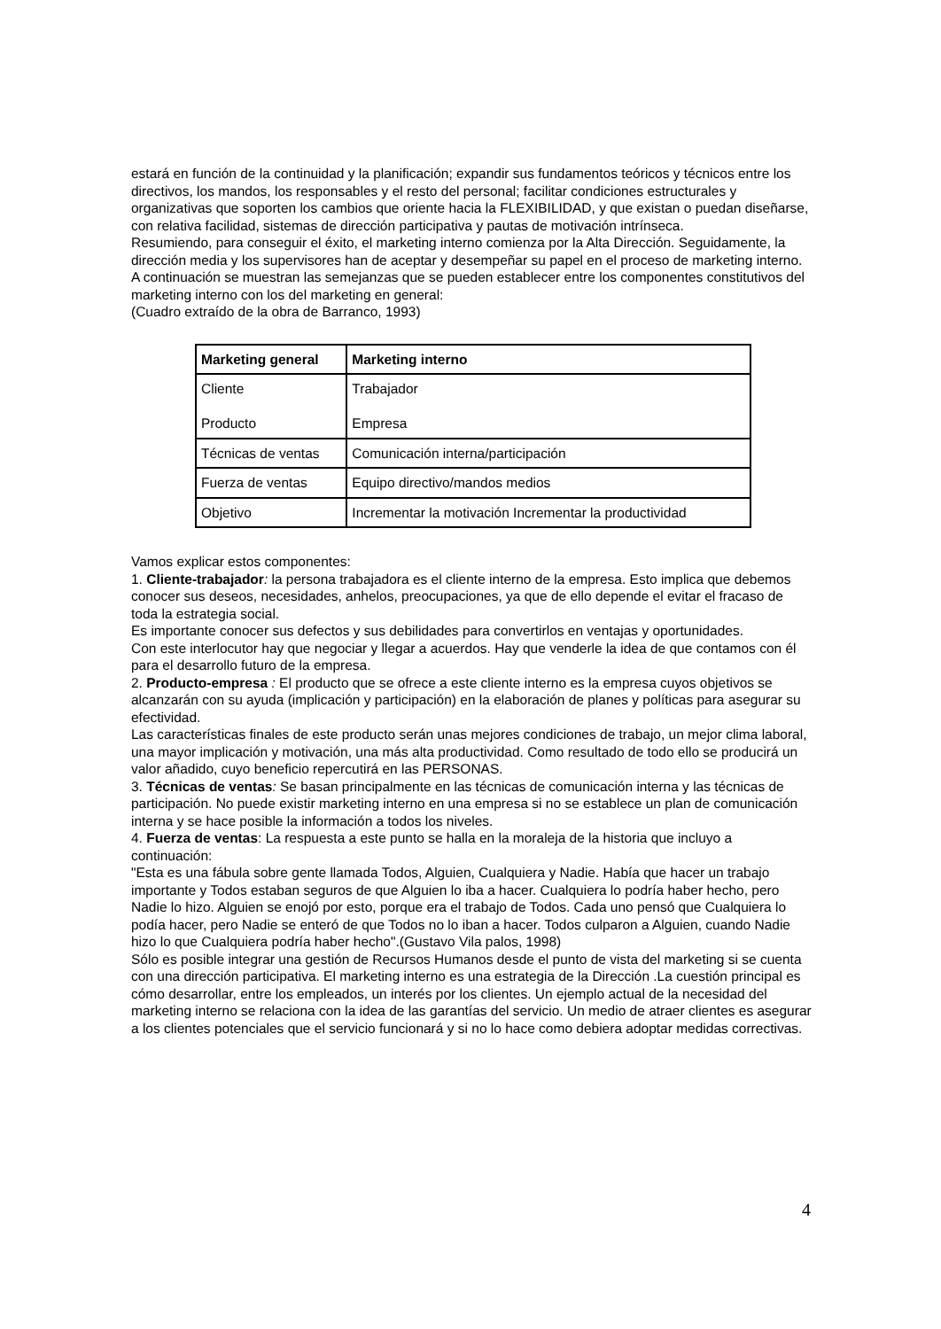estará en función de la continuidad y la planificación; expandir sus fundamentos teóricos y técnicos entre los directivos, los mandos, los responsables y el resto del personal; facilitar condiciones estructurales y organizativas que soporten los cambios que oriente hacia la FLEXIBILIDAD, y que existan o puedan diseñarse, con relativa facilidad, sistemas de dirección participativa y pautas de motivación intrínseca.
Resumiendo, para conseguir el éxito, el marketing interno comienza por la Alta Dirección. Seguidamente, la dirección media y los supervisores han de aceptar y desempeñar su papel en el proceso de marketing interno.
A continuación se muestran las semejanzas que se pueden establecer entre los componentes constitutivos del marketing interno con los del marketing en general:
(Cuadro extraído de la obra de Barranco, 1993)
| Marketing general | Marketing interno |
| --- | --- |
| Cliente Producto | Trabajador Empresa |
| Técnicas de ventas | Comunicación interna/participación |
| Fuerza de ventas | Equipo directivo/mandos medios |
| Objetivo | Incrementar la motivación Incrementar la productividad |
Vamos explicar estos componentes:
1. Cliente-trabajador: la persona trabajadora es el cliente interno de la empresa. Esto implica que debemos conocer sus deseos, necesidades, anhelos, preocupaciones, ya que de ello depende el evitar el fracaso de toda la estrategia social.
Es importante conocer sus defectos y sus debilidades para convertirlos en ventajas y oportunidades.
Con este interlocutor hay que negociar y llegar a acuerdos. Hay que venderle la idea de que contamos con él para el desarrollo futuro de la empresa.
2. Producto-empresa : El producto que se ofrece a este cliente interno es la empresa cuyos objetivos se alcanzarán con su ayuda (implicación y participación) en la elaboración de planes y políticas para asegurar su efectividad.
Las características finales de este producto serán unas mejores condiciones de trabajo, un mejor clima laboral, una mayor implicación y motivación, una más alta productividad. Como resultado de todo ello se producirá un valor añadido, cuyo beneficio repercutirá en las PERSONAS.
3. Técnicas de ventas: Se basan principalmente en las técnicas de comunicación interna y las técnicas de participación. No puede existir marketing interno en una empresa si no se establece un plan de comunicación interna y se hace posible la información a todos los niveles.
4. Fuerza de ventas: La respuesta a este punto se halla en la moraleja de la historia que incluyo a continuación:
"Esta es una fábula sobre gente llamada Todos, Alguien, Cualquiera y Nadie. Había que hacer un trabajo importante y Todos estaban seguros de que Alguien lo iba a hacer. Cualquiera lo podría haber hecho, pero Nadie lo hizo. Alguien se enojó por esto, porque era el trabajo de Todos. Cada uno pensó que Cualquiera lo podía hacer, pero Nadie se enteró de que Todos no lo iban a hacer. Todos culparon a Alguien, cuando Nadie hizo lo que Cualquiera podría haber hecho".(Gustavo Vila palos, 1998)
Sólo es posible integrar una gestión de Recursos Humanos desde el punto de vista del marketing si se cuenta con una dirección participativa. El marketing interno es una estrategia de la Dirección .La cuestión principal es cómo desarrollar, entre los empleados, un interés por los clientes. Un ejemplo actual de la necesidad del marketing interno se relaciona con la idea de las garantías del servicio. Un medio de atraer clientes es asegurar a los clientes potenciales que el servicio funcionará y si no lo hace como debiera adoptar medidas correctivas.
4